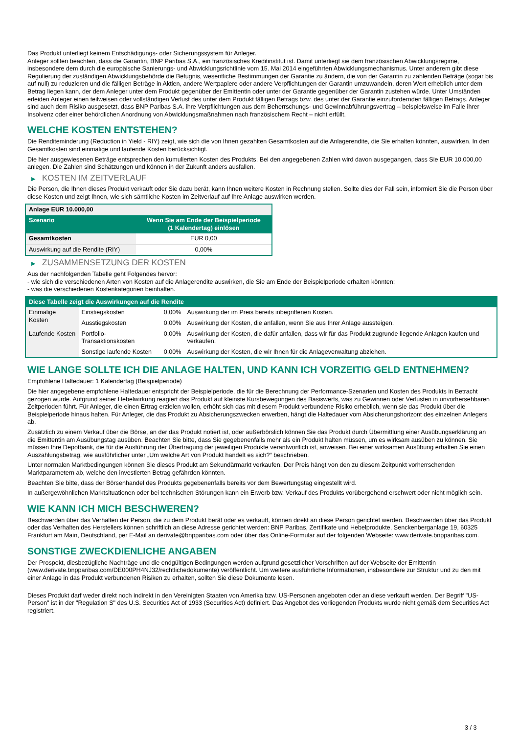Das Produkt unterliegt keinem Entschädigungs- oder Sicherungssystem für Anleger.
Anleger sollten beachten, dass die Garantin, BNP Paribas S.A., ein französisches Kreditinstitut ist. Damit unterliegt sie dem französischen Abwicklungsregime, insbesondere dem durch die europäische Sanierungs- und Abwicklungsrichtlinie vom 15. Mai 2014 eingeführten Abwicklungsmechanismus. Unter anderem gibt diese Regulierung der zuständigen Abwicklungsbehörde die Befugnis, wesentliche Bestimmungen der Garantie zu ändern, die von der Garantin zu zahlenden Beträge (sogar bis auf null) zu reduzieren und die fälligen Beträge in Aktien, andere Wertpapiere oder andere Verpflichtungen der Garantin umzuwandeln, deren Wert erheblich unter dem Betrag liegen kann, der dem Anleger unter dem Produkt gegenüber der Emittentin oder unter der Garantie gegenüber der Garantin zustehen würde. Unter Umständen erleiden Anleger einen teilweisen oder vollständigen Verlust des unter dem Produkt fälligen Betrags bzw. des unter der Garantie einzufordernden fälligen Betrags. Anleger sind auch dem Risiko ausgesetzt, dass BNP Paribas S.A. ihre Verpflichtungen aus dem Beherrschungs- und Gewinnabführungsvertrag – beispielsweise im Falle ihrer Insolvenz oder einer behördlichen Anordnung von Abwicklungsmaßnahmen nach französischem Recht – nicht erfüllt.
WELCHE KOSTEN ENTSTEHEN?
Die Renditeminderung (Reduction in Yield - RIY) zeigt, wie sich die von Ihnen gezahlten Gesamtkosten auf die Anlagerendite, die Sie erhalten könnten, auswirken. In den Gesamtkosten sind einmalige und laufende Kosten berücksichtigt.
Die hier ausgewiesenen Beträge entsprechen den kumulierten Kosten des Produkts. Bei den angegebenen Zahlen wird davon ausgegangen, dass Sie EUR 10.000,00 anlegen. Die Zahlen sind Schätzungen und können in der Zukunft anders ausfallen.
▶ KOSTEN IM ZEITVERLAUF
Die Person, die Ihnen dieses Produkt verkauft oder Sie dazu berät, kann Ihnen weitere Kosten in Rechnung stellen. Sollte dies der Fall sein, informiert Sie die Person über diese Kosten und zeigt Ihnen, wie sich sämtliche Kosten im Zeitverlauf auf Ihre Anlage auswirken werden.
| Anlage EUR 10.000,00 | |
| Szenario | Wenn Sie am Ende der Beispielperiode (1 Kalendertag) einlösen |
| Gesamtkosten | EUR 0,00 |
| Auswirkung auf die Rendite (RIY) | 0,00% |
▶ ZUSAMMENSETZUNG DER KOSTEN
Aus der nachfolgenden Tabelle geht Folgendes hervor:
- wie sich die verschiedenen Arten von Kosten auf die Anlagerendite auswirken, die Sie am Ende der Beispielperiode erhalten könnten;
- was die verschiedenen Kostenkategorien beinhalten.
| Diese Tabelle zeigt die Auswirkungen auf die Rendite | | | |
| --- | --- | --- | --- |
| Einmalige Kosten | Einstiegskosten | 0,00% | Auswirkung der im Preis bereits inbegriffenen Kosten. |
| | Ausstiegskosten | 0,00% | Auswirkung der Kosten, die anfallen, wenn Sie aus Ihrer Anlage aussteigen. |
| Laufende Kosten | Portfolio-Transaktionskosten | 0,00% | Auswirkung der Kosten, die dafür anfallen, dass wir für das Produkt zugrunde liegende Anlagen kaufen und verkaufen. |
| | Sonstige laufende Kosten | 0,00% | Auswirkung der Kosten, die wir Ihnen für die Anlageverwaltung abziehen. |
WIE LANGE SOLLTE ICH DIE ANLAGE HALTEN, UND KANN ICH VORZEITIG GELD ENTNEHMEN?
Empfohlene Haltedauer: 1 Kalendertag (Beispielperiode)
Die hier angegebene empfohlene Haltedauer entspricht der Beispielperiode, die für die Berechnung der Performance-Szenarien und Kosten des Produkts in Betracht gezogen wurde. Aufgrund seiner Hebelwirkung reagiert das Produkt auf kleinste Kursbewegungen des Basiswerts, was zu Gewinnen oder Verlusten in unvorhersehbaren Zeitperioden führt. Für Anleger, die einen Ertrag erzielen wollen, erhöht sich das mit diesem Produkt verbundene Risiko erheblich, wenn sie das Produkt über die Beispielperiode hinaus halten. Für Anleger, die das Produkt zu Absicherungszwecken erwerben, hängt die Haltedauer vom Absicherungshorizont des einzelnen Anlegers ab.
Zusätzlich zu einem Verkauf über die Börse, an der das Produkt notiert ist, oder außerbörslich können Sie das Produkt durch Übermittlung einer Ausübungserklärung an die Emittentin am Ausübungstag ausüben. Beachten Sie bitte, dass Sie gegebenenfalls mehr als ein Produkt halten müssen, um es wirksam ausüben zu können. Sie müssen Ihre Depotbank, die für die Ausführung der Übertragung der jeweiligen Produkte verantwortlich ist, anweisen. Bei einer wirksamen Ausübung erhalten Sie einen Auszahlungsbetrag, wie ausführlicher unter „Um welche Art von Produkt handelt es sich?“ beschrieben.
Unter normalen Marktbedingungen können Sie dieses Produkt am Sekundärmarkt verkaufen. Der Preis hängt von den zu diesem Zeitpunkt vorherrschenden Marktparametern ab, welche den investierten Betrag gefährden könnten.
Beachten Sie bitte, dass der Börsenhandel des Produkts gegebenenfalls bereits vor dem Bewertungstag eingestellt wird.
In außergewöhnlichen Marktsituationen oder bei technischen Störungen kann ein Erwerb bzw. Verkauf des Produkts vorübergehend erschwert oder nicht möglich sein.
WIE KANN ICH MICH BESCHWEREN?
Beschwerden über das Verhalten der Person, die zu dem Produkt berät oder es verkauft, können direkt an diese Person gerichtet werden. Beschwerden über das Produkt oder das Verhalten des Herstellers können schriftlich an diese Adresse gerichtet werden: BNP Paribas, Zertifikate und Hebelprodukte, Senckenberganlage 19, 60325 Frankfurt am Main, Deutschland, per E-Mail an derivate@bnpparibas.com oder über das Online-Formular auf der folgenden Webseite: www.derivate.bnpparibas.com.
SONSTIGE ZWECKDIENLICHE ANGABEN
Der Prospekt, diesbezügliche Nachträge und die endgültigen Bedingungen werden aufgrund gesetzlicher Vorschriften auf der Webseite der Emittentin (www.derivate.bnpparibas.com/DE000PH4NJ32/rechtlichedokumente) veröffentlicht. Um weitere ausführliche Informationen, insbesondere zur Struktur und zu den mit einer Anlage in das Produkt verbundenen Risiken zu erhalten, sollten Sie diese Dokumente lesen.
Dieses Produkt darf weder direkt noch indirekt in den Vereinigten Staaten von Amerika bzw. US-Personen angeboten oder an diese verkauft werden. Der Begriff "US-Person" ist in der "Regulation S" des U.S. Securities Act of 1933 (Securities Act) definiert. Das Angebot des vorliegenden Produkts wurde nicht gemäß dem Securities Act registriert.
3 / 3